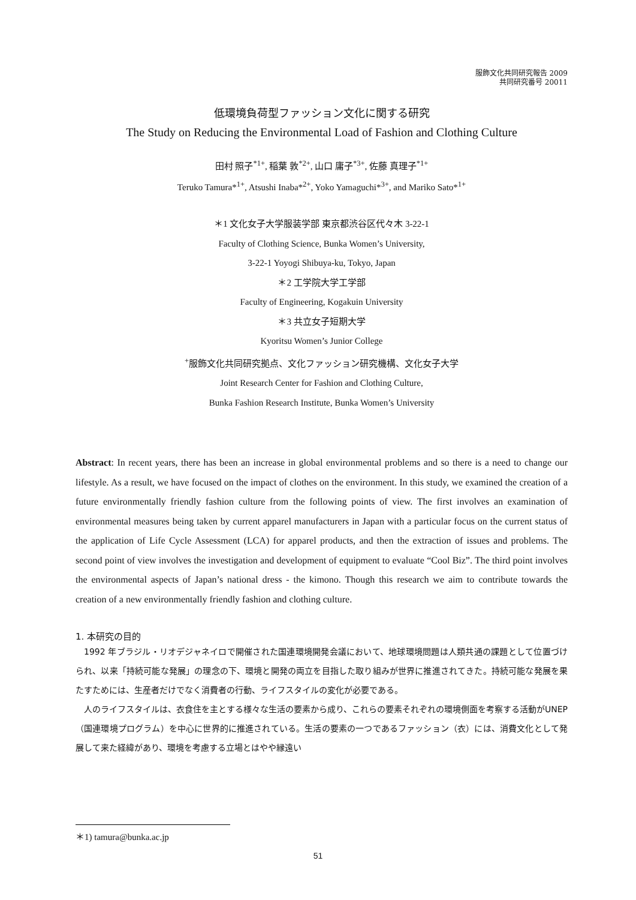服飾文化共同研究報告 2009
共同研究番号 20011
低環境負荷型ファッション文化に関する研究
The Study on Reducing the Environmental Load of Fashion and Clothing Culture
田村 照子<sup>*1+</sup>, 稲葉 敦<sup>*2+</sup>, 山口 庸子<sup>*3+</sup>, 佐藤 真理子<sup>*1+</sup>
Teruko Tamura*<sup>1+</sup>, Atsushi Inaba*<sup>2+</sup>, Yoko Yamaguchi*<sup>3+</sup>, and Mariko Sato*<sup>1+</sup>
＊1 文化女子大学服装学部 東京都渋谷区代々木 3-22-1
Faculty of Clothing Science, Bunka Women’s University,
3-22-1 Yoyogi Shibuya-ku, Tokyo, Japan
＊2 工学院大学工学部
Faculty of Engineering, Kogakuin University
＊3 共立女子短期大学
Kyoritsu Women’s Junior College
<sup>+</sup>服飾文化共同研究拠点、文化ファッション研究機構、文化女子大学
Joint Research Center for Fashion and Clothing Culture,
Bunka Fashion Research Institute, Bunka Women’s University
Abstract: In recent years, there has been an increase in global environmental problems and so there is a need to change our lifestyle. As a result, we have focused on the impact of clothes on the environment. In this study, we examined the creation of a future environmentally friendly fashion culture from the following points of view. The first involves an examination of environmental measures being taken by current apparel manufacturers in Japan with a particular focus on the current status of the application of Life Cycle Assessment (LCA) for apparel products, and then the extraction of issues and problems. The second point of view involves the investigation and development of equipment to evaluate “Cool Biz”. The third point involves the environmental aspects of Japan’s national dress - the kimono. Though this research we aim to contribute towards the creation of a new environmentally friendly fashion and clothing culture.
1. 本研究の目的
1992 年ブラジル・リオデジャネイロで開催された国連環境開発会議において、地球環境問題は人類共通の課題として位置づけられ、以来「持続可能な発展」の理念の下、環境と開発の両立を目指した取り組みが世界に推進されてきた。持続可能な発展を果たすためには、生産者だけでなく消費者の行動、ライフスタイルの変化が必要である。
人のライフスタイルは、衣食住を主とする様々な生活の要素から成り、これらの要素それぞれの環境側面を考察する活動がUNEP（国連環境プログラム）を中心に世界的に推進されている。生活の要素の一つであるファッション（衣）には、消費文化として発展して来た経緯があり、環境を考慮する立場とはやや縁遠い
＊1) tamura@bunka.ac.jp
51